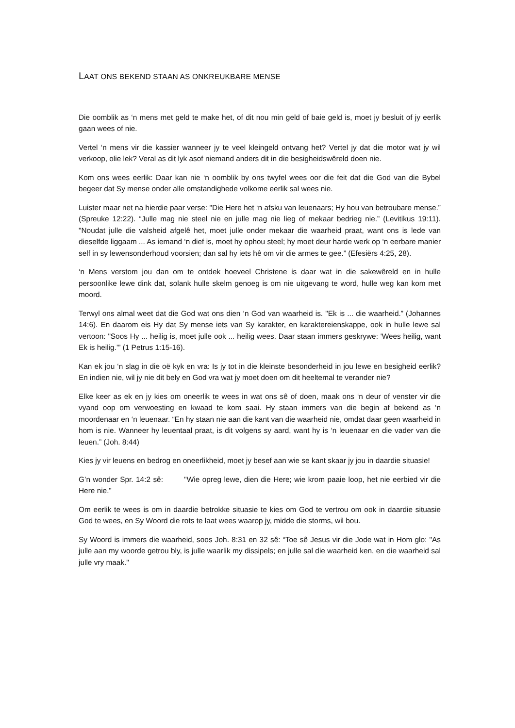LAAT ONS BEKEND STAAN AS ONKREUKBARE MENSE
Die oomblik as ‘n mens met geld te make het, of dit nou min geld of baie geld is, moet jy besluit of jy eerlik gaan wees of nie.
Vertel ‘n mens vir die kassier wanneer jy te veel kleingeld ontvang het? Vertel jy dat die motor wat jy wil verkoop, olie lek? Veral as dit lyk asof niemand anders dit in die besigheidswêreld doen nie.
Kom ons wees eerlik: Daar kan nie ‘n oomblik by ons twyfel wees oor die feit dat die God van die Bybel begeer dat Sy mense onder alle omstandighede volkome eerlik sal wees nie.
Luister maar net na hierdie paar verse: "Die Here het ‘n afsku van leuenaars; Hy hou van betroubare mense.” (Spreuke 12:22). “Julle mag nie steel nie en julle mag nie lieg of mekaar bedrieg nie.” (Levitikus 19:11). "Noudat julle die valsheid afgelê het, moet julle onder mekaar die waarheid praat, want ons is lede van dieselfde liggaam ... As iemand ‘n dief is, moet hy ophou steel; hy moet deur harde werk op ‘n eerbare manier self in sy lewensonderhoud voorsien; dan sal hy iets hê om vir die armes te gee.” (Efesiërs 4:25, 28).
‘n Mens verstom jou dan om te ontdek hoeveel Christene is daar wat in die sakewêreld en in hulle persoonlike lewe dink dat, solank hulle skelm genoeg is om nie uitgevang te word, hulle weg kan kom met moord.
Terwyl ons almal weet dat die God wat ons dien ‘n God van waarheid is. "Ek is ... die waarheid.” (Johannes 14:6). En daarom eis Hy dat Sy mense iets van Sy karakter, en karaktereienskappe, ook in hulle lewe sal vertoon: "Soos Hy ... heilig is, moet julle ook ... heilig wees. Daar staan immers geskrywe: 'Wees heilig, want Ek is heilig.’” (1 Petrus 1:15-16).
Kan ek jou ‘n slag in die oë kyk en vra: Is jy tot in die kleinste besonderheid in jou lewe en besigheid eerlik? En indien nie, wil jy nie dit bely en God vra wat jy moet doen om dit heeltemal te verander nie?
Elke keer as ek en jy kies om oneerlik te wees in wat ons sê of doen, maak ons ‘n deur of venster vir die vyand oop om verwoesting en kwaad te kom saai. Hy staan immers van die begin af bekend as ‘n moordenaar en ‘n leuenaar. “En hy staan nie aan die kant van die waarheid nie, omdat daar geen waarheid in hom is nie. Wanneer hy leuentaal praat, is dit volgens sy aard, want hy is ‘n leuenaar en die vader van die leuen.” (Joh. 8:44)
Kies jy vir leuens en bedrog en oneerlikheid, moet jy besef aan wie se kant skaar jy jou in daardie situasie!
G’n wonder Spr. 14:2 sê: "Wie opreg lewe, dien die Here; wie krom paaie loop, het nie eerbied vir die Here nie.”
Om eerlik te wees is om in daardie betrokke situasie te kies om God te vertrou om ook in daardie situasie God te wees, en Sy Woord die rots te laat wees waarop jy, midde die storms, wil bou.
Sy Woord is immers die waarheid, soos Joh. 8:31 en 32 sê: “Toe sê Jesus vir die Jode wat in Hom glo: "As julle aan my woorde getrou bly, is julle waarlik my dissipels; en julle sal die waarheid ken, en die waarheid sal julle vry maak."